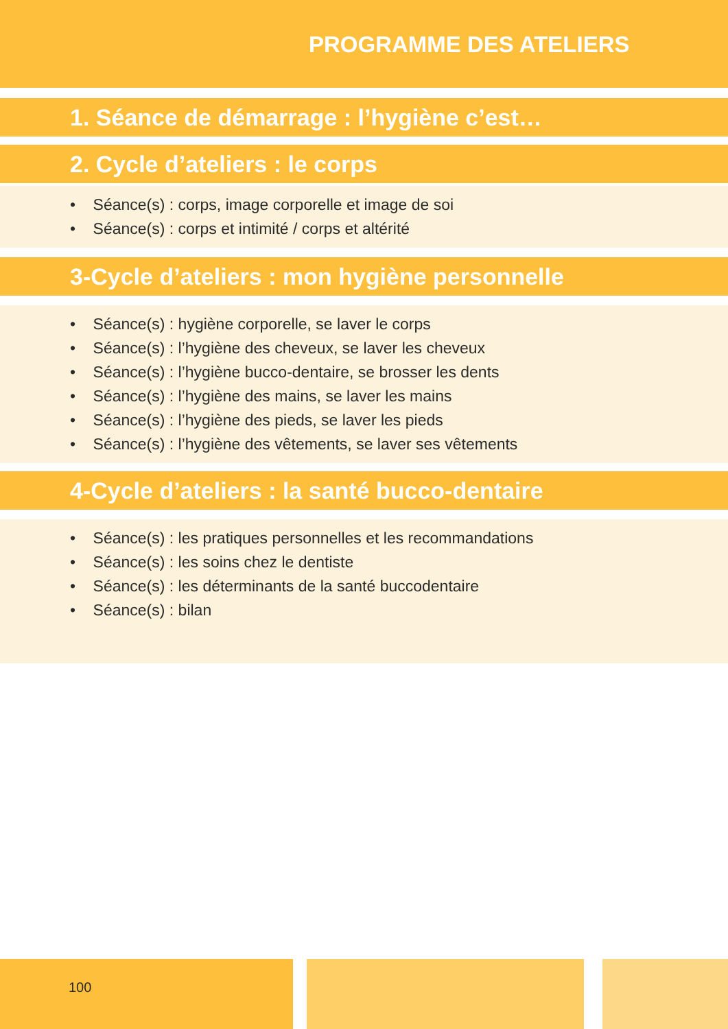PROGRAMME DES ATELIERS
1. Séance de démarrage : l’hygiène c’est…
2. Cycle d’ateliers : le corps
• Séance(s) : corps, image corporelle et image de soi
• Séance(s) : corps et intimité / corps et altérité
3-Cycle d’ateliers : mon hygiène personnelle
• Séance(s) : hygiène corporelle, se laver le corps
• Séance(s) : l’hygiène des cheveux, se laver les cheveux
• Séance(s) : l’hygiène bucco-dentaire, se brosser les dents
• Séance(s) : l’hygiène des mains, se laver les mains
• Séance(s) : l’hygiène des pieds, se laver les pieds
• Séance(s) : l’hygiène des vêtements, se laver ses vêtements
4-Cycle d’ateliers : la santé bucco-dentaire
• Séance(s) : les pratiques personnelles et les recommandations
• Séance(s) : les soins chez le dentiste
• Séance(s) : les déterminants de la santé buccodentaire
• Séance(s) : bilan
100